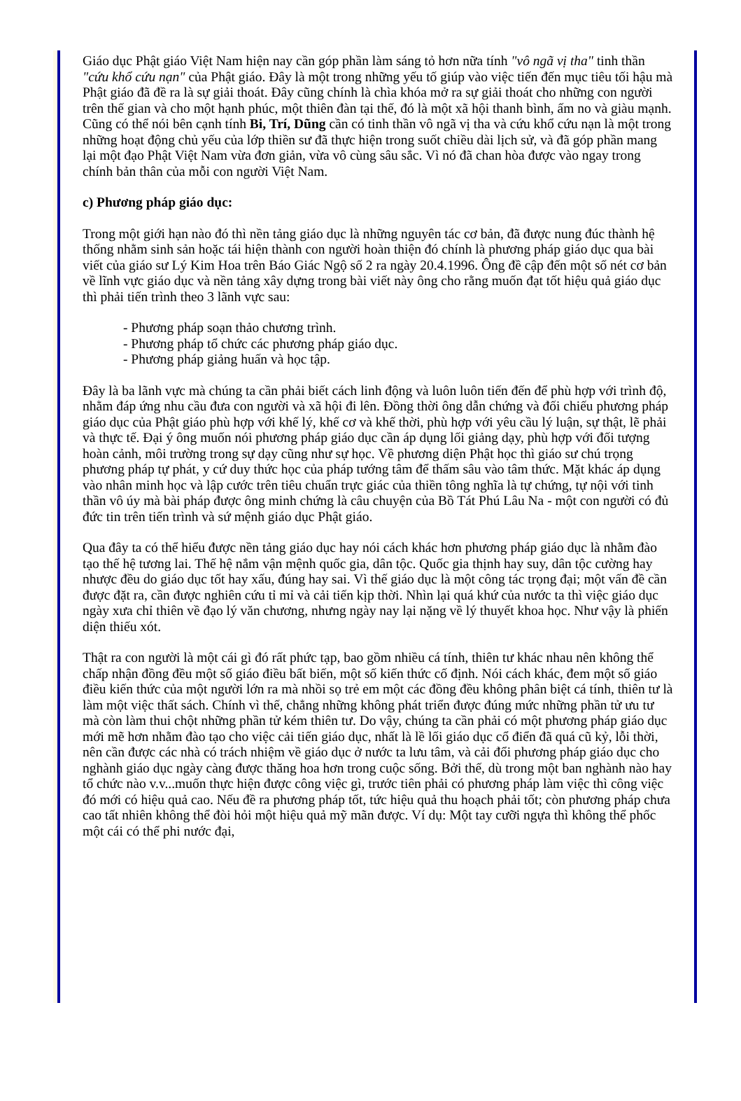Giáo dục Phật giáo Việt Nam hiện nay cần góp phần làm sáng tỏ hơn nữa tính "vô ngã vị tha" tinh thần "cứu khổ cứu nạn" của Phật giáo. Đây là một trong những yếu tố giúp vào việc tiến đến mục tiêu tối hậu mà Phật giáo đã đề ra là sự giải thoát. Đây cũng chính là chìa khóa mở ra sự giải thoát cho những con người trên thế gian và cho một hạnh phúc, một thiên đàn tại thế, đó là một xã hội thanh bình, ấm no và giàu mạnh. Cũng có thể nói bên cạnh tính Bi, Trí, Dũng cần có tinh thần vô ngã vị tha và cứu khổ cứu nạn là một trong những hoạt động chủ yếu của lớp thiền sư đã thực hiện trong suốt chiều dài lịch sử, và đã góp phần mang lại một đạo Phật Việt Nam vừa đơn giản, vừa vô cùng sâu sắc. Vì nó đã chan hòa được vào ngay trong chính bản thân của mỗi con người Việt Nam.
c) Phương pháp giáo dục:
Trong một giới hạn nào đó thì nền tảng giáo dục là những nguyên tác cơ bản, đã được nung đúc thành hệ thống nhằm sinh sản hoặc tái hiện thành con người hoàn thiện đó chính là phương pháp giáo dục qua bài viết của giáo sư Lý Kim Hoa trên Báo Giác Ngộ số 2 ra ngày 20.4.1996. Ông đề cập đến một số nét cơ bản về lĩnh vực giáo dục và nền tảng xây dựng trong bài viết này ông cho rằng muốn đạt tốt hiệu quả giáo dục thì phải tiến trình theo 3 lãnh vực sau:
- Phương pháp soạn thảo chương trình.
- Phương pháp tổ chức các phương pháp giáo dục.
- Phương pháp giảng huấn và học tập.
Đây là ba lãnh vực mà chúng ta cần phải biết cách linh động và luôn luôn tiến đến để phù hợp với trình độ, nhằm đáp ứng nhu cầu đưa con người và xã hội đi lên. Đồng thời ông dẫn chứng và đối chiếu phương pháp giáo dục của Phật giáo phù hợp với khế lý, khế cơ và khế thời, phù hợp với yêu cầu lý luận, sự thật, lẽ phải và thực tế. Đại ý ông muốn nói phương pháp giáo dục cần áp dụng lối giảng dạy, phù hợp với đối tượng hoàn cảnh, môi trường trong sự dạy cũng như sự học. Về phương diện Phật học thì giáo sư chú trọng phương pháp tự phát, y cứ duy thức học của pháp tướng tâm để thấm sâu vào tâm thức. Mặt khác áp dụng vào nhân minh học và lập cước trên tiêu chuẩn trực giác của thiền tông nghĩa là tự chứng, tự nội với tinh thần vô úy mà bài pháp được ông minh chứng là câu chuyện của Bồ Tát Phú Lâu Na - một con người có đủ đức tin trên tiến trình và sứ mệnh giáo dục Phật giáo.
Qua đây ta có thể hiểu được nền tảng giáo dục hay nói cách khác hơn phương pháp giáo dục là nhằm đào tạo thế hệ tương lai. Thế hệ nắm vận mệnh quốc gia, dân tộc. Quốc gia thịnh hay suy, dân tộc cường hay nhược đều do giáo dục tốt hay xấu, đúng hay sai. Vì thế giáo dục là một công tác trọng đại; một vấn đề cần được đặt ra, cần được nghiên cứu tỉ mỉ và cải tiến kịp thời. Nhìn lại quá khứ của nước ta thì việc giáo dục ngày xưa chỉ thiên về đạo lý văn chương, nhưng ngày nay lại nặng về lý thuyết khoa học. Như vậy là phiến diện thiếu xót.
Thật ra con người là một cái gì đó rất phức tạp, bao gồm nhiều cá tính, thiên tư khác nhau nên không thể chấp nhận đồng đều một số giáo điều bất biến, một số kiến thức cố định. Nói cách khác, đem một số giáo điều kiến thức của một người lớn ra mà nhồi sọ trẻ em một các đồng đều không phân biệt cá tính, thiên tư là làm một việc thất sách. Chính vì thế, chẳng những không phát triển được đúng mức những phần tử ưu tư mà còn làm thui chột những phần tử kém thiên tư. Do vậy, chúng ta cần phải có một phương pháp giáo dục mới mẽ hơn nhằm đào tạo cho việc cải tiến giáo dục, nhất là lề lối giáo dục cổ điển đã quá cũ kỷ, lỗi thời, nên cần được các nhà có trách nhiệm về giáo dục ở nước ta lưu tâm, và cải đổi phương pháp giáo dục cho nghành giáo dục ngày càng được thăng hoa hơn trong cuộc sống. Bởi thế, dù trong một ban nghành nào hay tổ chức nào v.v...muốn thực hiện được công việc gì, trước tiên phải có phương pháp làm việc thì công việc đó mới có hiệu quả cao. Nếu đề ra phương pháp tốt, tức hiệu quả thu hoạch phải tốt; còn phương pháp chưa cao tất nhiên không thể đòi hỏi một hiệu quả mỹ mãn được. Ví dụ: Một tay cưỡi ngựa thì không thể phốc một cái có thể phi nước đại,